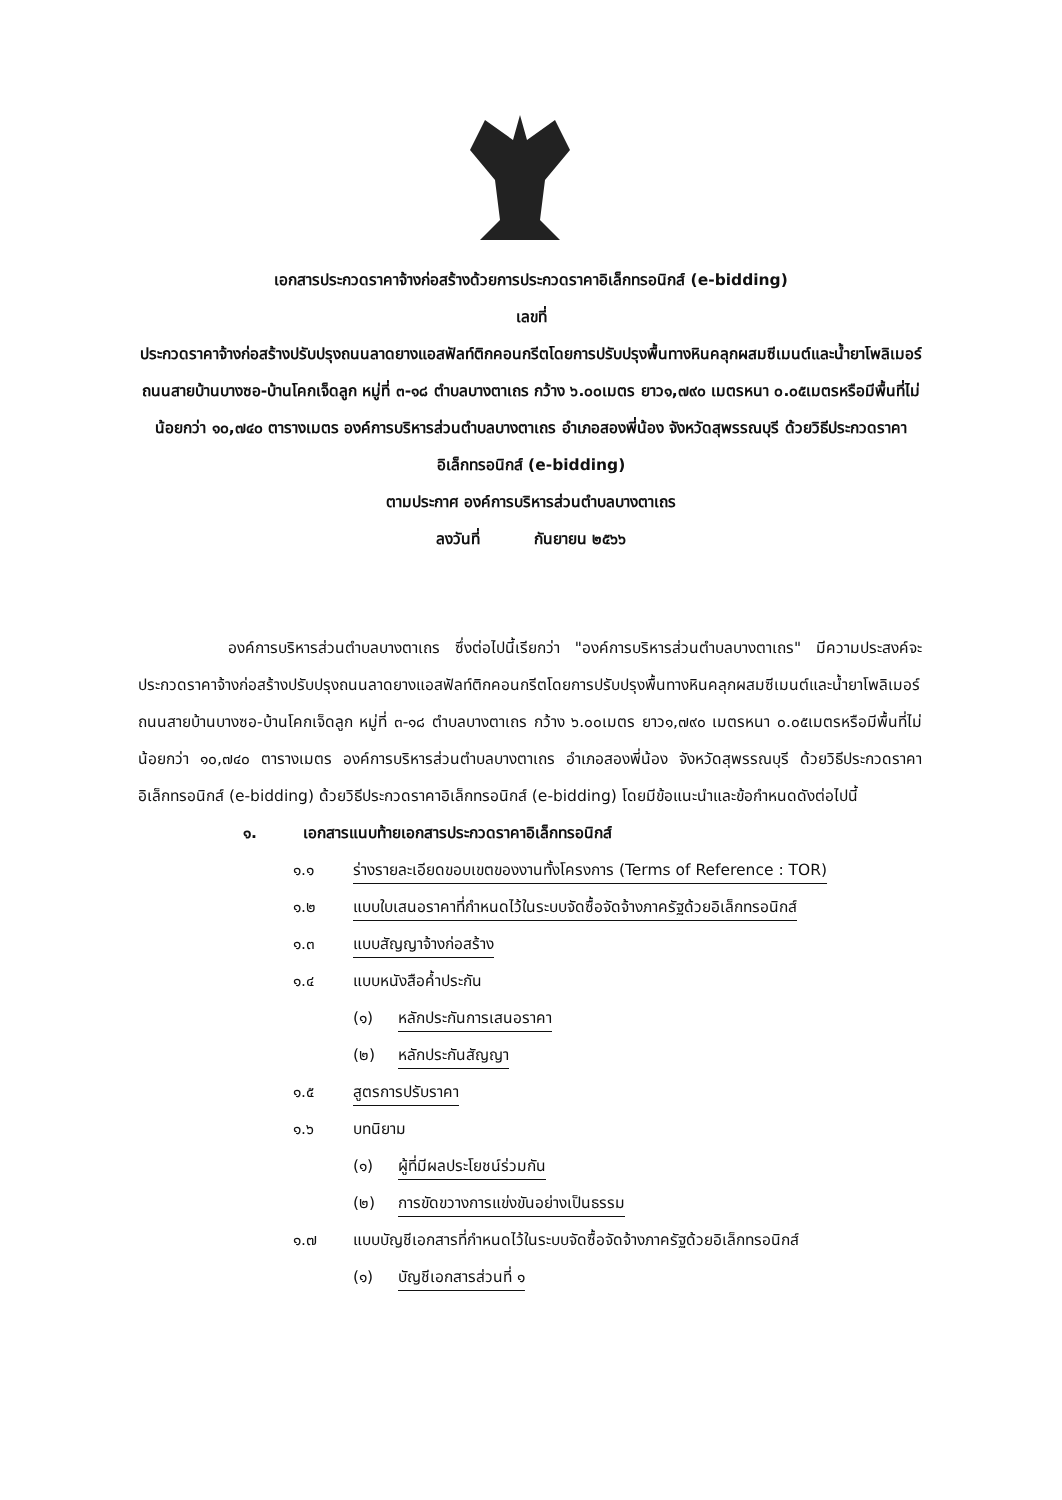เอกสารประกวดราคาจ้างก่อสร้างด้วยการประกวดราคาอิเล็กทรอนิกส์ (e-bidding)
เลขที่
ประกวดราคาจ้างก่อสร้างปรับปรุงถนนลาดยางแอสฟัลท์ติกคอนกรีตโดยการปรับปรุงพื้นทางหินคลุกผสมซีเมนต์และน้ำยาโพลิเมอร์ ถนนสายบ้านบางซอ-บ้านโคกเจ็ดลูก หมู่ที่ ๓-๑๘ ตำบลบางตาเถร กว้าง ๖.๐๐เมตร ยาว๑,๗๙๐ เมตรหนา ๐.๐๕เมตรหรือมีพื้นที่ไม่น้อยกว่า ๑๐,๗๔๐ ตารางเมตร องค์การบริหารส่วนตำบลบางตาเถร อำเภอสองพี่น้อง จังหวัดสุพรรณบุรี ด้วยวิธีประกวดราคาอิเล็กทรอนิกส์ (e-bidding)
ตามประกาศ องค์การบริหารส่วนตำบลบางตาเถร
ลงวันที่ กันยายน ๒๕๖๖
องค์การบริหารส่วนตำบลบางตาเถร ซึ่งต่อไปนี้เรียกว่า "องค์การบริหารส่วนตำบลบางตาเถร" มีความประสงค์จะ ประกวดราคาจ้างก่อสร้างปรับปรุงถนนลาดยางแอสฟัลท์ติกคอนกรีตโดยการปรับปรุงพื้นทางหินคลุกผสมซีเมนต์และน้ำยาโพลิเมอร์ ถนนสายบ้านบางซอ-บ้านโคกเจ็ดลูก หมู่ที่ ๓-๑๘ ตำบลบางตาเถร กว้าง ๖.๐๐เมตร ยาว๑,๗๙๐ เมตรหนา ๐.๐๕เมตรหรือมีพื้นที่ไม่น้อยกว่า ๑๐,๗๔๐ ตารางเมตร องค์การบริหารส่วนตำบลบางตาเถร อำเภอสองพี่น้อง จังหวัดสุพรรณบุรี ด้วยวิธีประกวดราคาอิเล็กทรอนิกส์ (e-bidding) ด้วยวิธีประกวดราคาอิเล็กทรอนิกส์ (e-bidding) โดยมีข้อแนะนำและข้อกำหนดดังต่อไปนี้
๑. เอกสารแนบท้ายเอกสารประกวดราคาอิเล็กทรอนิกส์
๑.๑ ร่างรายละเอียดขอบเขตของงานทั้งโครงการ (Terms of Reference : TOR)
๑.๒ แบบใบเสนอราคาที่กำหนดไว้ในระบบจัดซื้อจัดจ้างภาครัฐด้วยอิเล็กทรอนิกส์
๑.๓ แบบสัญญาจ้างก่อสร้าง
๑.๔ แบบหนังสือค้ำประกัน
(๑) หลักประกันการเสนอราคา
(๒) หลักประกันสัญญา
๑.๕ สูตรการปรับราคา
๑.๖ บทนิยาม
(๑) ผู้ที่มีผลประโยชน์ร่วมกัน
(๒) การขัดขวางการแข่งขันอย่างเป็นธรรม
๑.๗ แบบบัญชีเอกสารที่กำหนดไว้ในระบบจัดซื้อจัดจ้างภาครัฐด้วยอิเล็กทรอนิกส์
(๑) บัญชีเอกสารส่วนที่ ๑